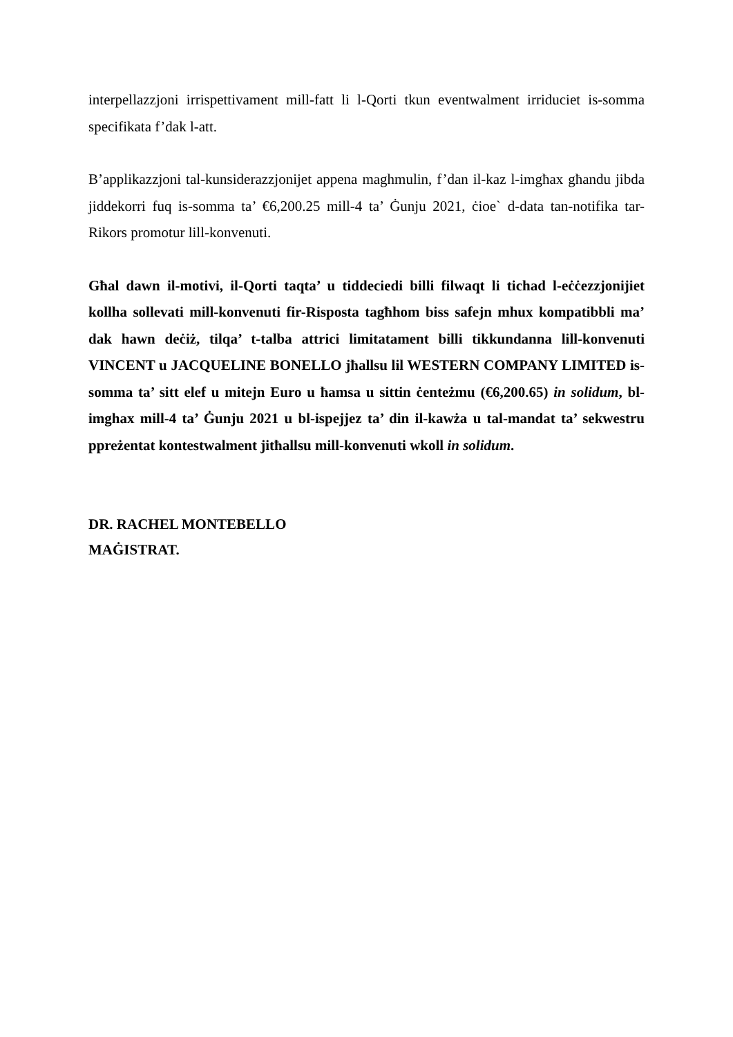interpellazzjoni irrispettivament mill-fatt li l-Qorti tkun eventwalment irriduciet is-somma specifikata f’dak l-att.
B’applikazzjoni tal-kunsiderazzjonijet appena maghmulin, f’dan il-kaz l-imgħax għandu jibda jiddekorri fuq is-somma ta’ €6,200.25 mill-4 ta’ Ġunju 2021, ċioe` d-data tan-notifika tar-Rikors promotur lill-konvenuti.
Għal dawn il-motivi, il-Qorti taqta’ u tiddeciedi billi filwaqt li tichad l-eċċezzjonijiet kollha sollevati mill-konvenuti fir-Risposta tagħhom biss safejn mhux kompatibbli ma’ dak hawn deċiż, tilqa’ t-talba attrici limitatament billi tikkundanna lill-konvenuti VINCENT u JACQUELINE BONELLO jħallsu lil WESTERN COMPANY LIMITED is-somma ta’ sitt elef u mitejn Euro u ħamsa u sittin ċenteżmu (€6,200.65) in solidum, bl-imghax mill-4 ta’ Ġunju 2021 u bl-ispejjez ta’ din il-kawża u tal-mandat ta’ sekwestru ppreżentat kontestwalment jitħallsu mill-konvenuti wkoll in solidum.
DR. RACHEL MONTEBELLO
MAĠISTRAT.